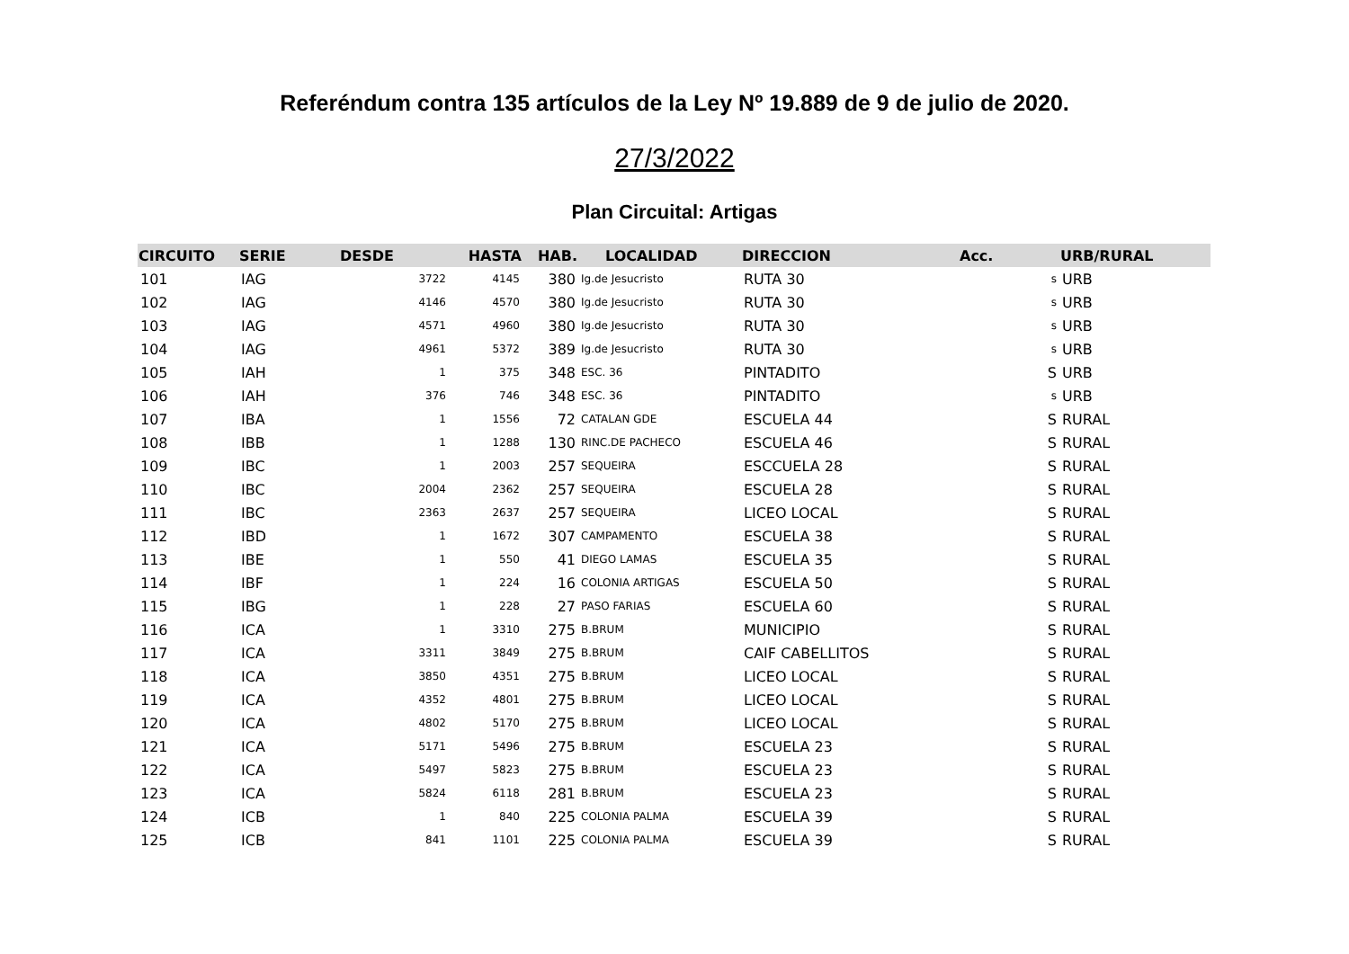Referéndum contra 135 artículos de la Ley Nº 19.889 de 9 de julio de 2020.
27/3/2022
Plan Circuital: Artigas
| CIRCUITO | SERIE | DESDE | HASTA | HAB. | LOCALIDAD | DIRECCION | Acc. | URB/RURAL |
| --- | --- | --- | --- | --- | --- | --- | --- | --- |
| 101 | IAG | 3722 | 4145 | 380 | Ig.de Jesucristo | RUTA 30 | s | URB |
| 102 | IAG | 4146 | 4570 | 380 | Ig.de Jesucristo | RUTA 30 | s | URB |
| 103 | IAG | 4571 | 4960 | 380 | Ig.de Jesucristo | RUTA 30 | s | URB |
| 104 | IAG | 4961 | 5372 | 389 | Ig.de Jesucristo | RUTA 30 | s | URB |
| 105 | IAH | 1 | 375 | 348 | ESC. 36 | PINTADITO | S | URB |
| 106 | IAH | 376 | 746 | 348 | ESC. 36 | PINTADITO | s | URB |
| 107 | IBA | 1 | 1556 | 72 | CATALAN GDE | ESCUELA 44 | S | RURAL |
| 108 | IBB | 1 | 1288 | 130 | RINC.DE PACHECO | ESCUELA 46 | S | RURAL |
| 109 | IBC | 1 | 2003 | 257 | SEQUEIRA | ESCCUELA 28 | S | RURAL |
| 110 | IBC | 2004 | 2362 | 257 | SEQUEIRA | ESCUELA 28 | S | RURAL |
| 111 | IBC | 2363 | 2637 | 257 | SEQUEIRA | LICEO LOCAL | S | RURAL |
| 112 | IBD | 1 | 1672 | 307 | CAMPAMENTO | ESCUELA 38 | S | RURAL |
| 113 | IBE | 1 | 550 | 41 | DIEGO LAMAS | ESCUELA 35 | S | RURAL |
| 114 | IBF | 1 | 224 | 16 | COLONIA ARTIGAS | ESCUELA 50 | S | RURAL |
| 115 | IBG | 1 | 228 | 27 | PASO FARIAS | ESCUELA 60 | S | RURAL |
| 116 | ICA | 1 | 3310 | 275 | B.BRUM | MUNICIPIO | S | RURAL |
| 117 | ICA | 3311 | 3849 | 275 | B.BRUM | CAIF CABELLITOS | S | RURAL |
| 118 | ICA | 3850 | 4351 | 275 | B.BRUM | LICEO LOCAL | S | RURAL |
| 119 | ICA | 4352 | 4801 | 275 | B.BRUM | LICEO LOCAL | S | RURAL |
| 120 | ICA | 4802 | 5170 | 275 | B.BRUM | LICEO LOCAL | S | RURAL |
| 121 | ICA | 5171 | 5496 | 275 | B.BRUM | ESCUELA 23 | S | RURAL |
| 122 | ICA | 5497 | 5823 | 275 | B.BRUM | ESCUELA 23 | S | RURAL |
| 123 | ICA | 5824 | 6118 | 281 | B.BRUM | ESCUELA 23 | S | RURAL |
| 124 | ICB | 1 | 840 | 225 | COLONIA PALMA | ESCUELA 39 | S | RURAL |
| 125 | ICB | 841 | 1101 | 225 | COLONIA PALMA | ESCUELA 39 | S | RURAL |